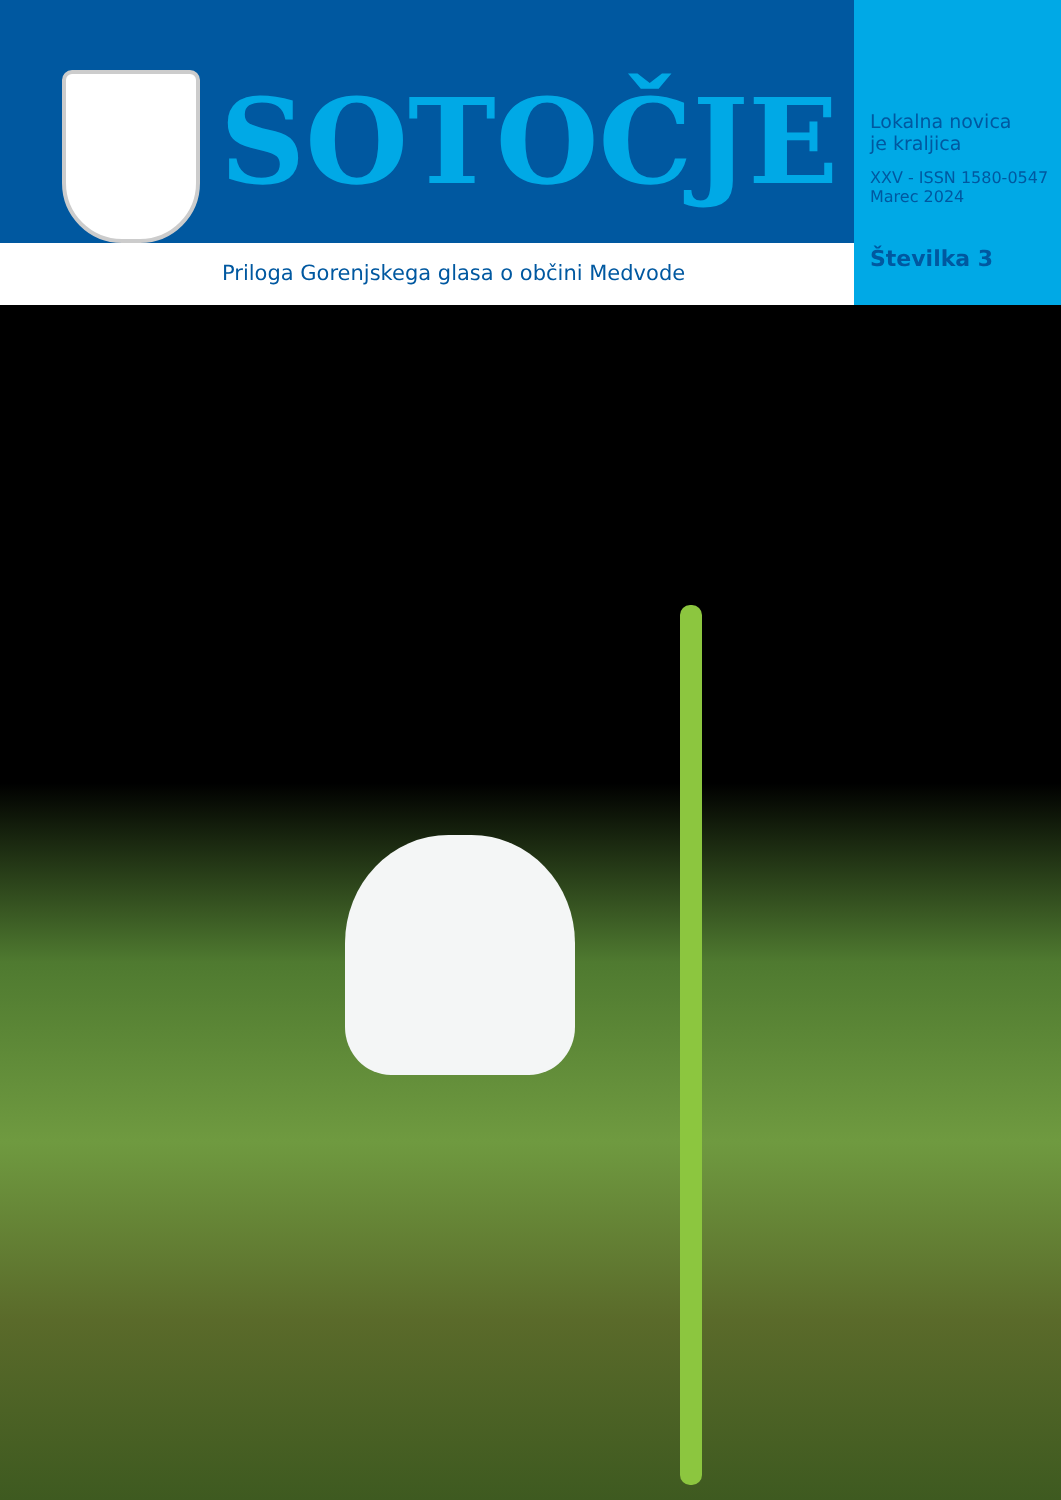SOTOČJE
Priloga Gorenjskega glasa o občini Medvode
Lokalna novica
je kraljica
XXV - ISSN 1580-0547
Marec 2024
Številka 3